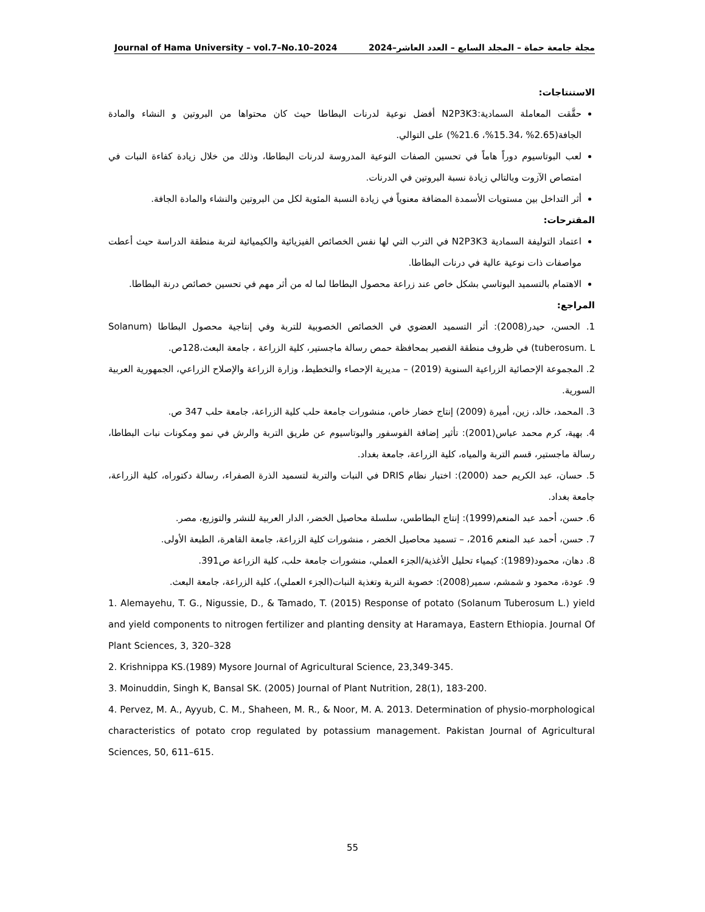Journal of Hama University – vol.7–No.10–2024 مجلة جامعة حماة – المجلد السابع – العدد العاشر–2024
الاستنتاجات:
حقَّقت المعاملة السمادية:N2P3K3 أفضل نوعية لدرنات البطاطا حيث كان محتواها من البروتين و النشاء والمادة الجافة(2.65% ،15.34%، 21.6%) على التوالي.
لعب البوتاسيوم دوراً هاماً في تحسين الصفات النوعية المدروسة لدرنات البطاطا، وذلك من خلال زيادة كفاءة النبات في امتصاص الآزوت وبالتالي زيادة نسبة البروتين في الدرنات.
أثر التداخل بين مستويات الأسمدة المضافة معنوياً في زيادة النسبة المئوية لكل من البروتين والنشاء والمادة الجافة.
المقترحات:
اعتماد التوليفة السمادية N2P3K3 في الترب التي لها نفس الخصائص الفيزيائية والكيميائية لتربة منطقة الدراسة حيث أعطت مواصفات ذات نوعية عالية في درنات البطاطا.
الاهتمام بالتسميد البوتاسي بشكل خاص عند زراعة محصول البطاطا لما له من أثر مهم في تحسين خصائص درنة البطاطا.
المراجع:
1. الحسن، حيدر(2008): أثر التسميد العضوي في الخصائص الخصوبية للتربة وفي إنتاجية محصول البطاطا (Solanum tuberosum. L) في ظروف منطقة القصير بمحافظة حمص رسالة ماجستير، كلية الزراعة ، جامعة البعث،128ص.
2. المجموعة الإحصائية الزراعية السنوية (2019) – مديرية الإحصاء والتخطيط، وزارة الزراعة والإصلاح الزراعي، الجمهورية العربية السورية.
3. المحمد، خالد، زين، أميرة (2009) إنتاج خضار خاص، منشورات جامعة حلب كلية الزراعة، جامعة حلب 347 ص.
4. بهية، كرم محمد عباس(2001): تأثير إضافة الفوسفور والبوتاسيوم عن طريق التربة والرش في نمو ومكونات نبات البطاطا، رسالة ماجستير، قسم التربة والمياه، كلية الزراعة، جامعة بغداد.
5. حسان، عبد الكريم حمد (2000): اختبار نظام DRIS في النبات والتربة لتسميد الذرة الصفراء، رسالة دكتوراه، كلية الزراعة، جامعة بغداد.
6. حسن، أحمد عبد المنعم(1999): إنتاج البطاطس، سلسلة محاصيل الخضر، الدار العربية للنشر والتوزيع، مصر.
7. حسن، أحمد عبد المنعم 2016، – تسميد محاصيل الخضر ، منشورات كلية الزراعة، جامعة القاهرة، الطبعة الأولى.
8. دهان، محمود(1989): كيمياء تحليل الأغذية/الجزء العملي، منشورات جامعة حلب، كلية الزراعة ص391.
9. عودة، محمود و شمشم، سمير(2008): خصوبة التربة وتغذية النبات(الجزء العملي)، كلية الزراعة، جامعة البعث.
1. Alemayehu, T. G., Nigussie, D., & Tamado, T. (2015) Response of potato (Solanum Tuberosum L.) yield and yield components to nitrogen fertilizer and planting density at Haramaya, Eastern Ethiopia. Journal Of Plant Sciences, 3, 320–328
2. Krishnippa KS.(1989) Mysore Journal of Agricultural Science, 23,349-345.
3. Moinuddin, Singh K, Bansal SK. (2005) Journal of Plant Nutrition, 28(1), 183-200.
4. Pervez, M. A., Ayyub, C. M., Shaheen, M. R., & Noor, M. A. 2013. Determination of physio-morphological characteristics of potato crop regulated by potassium management. Pakistan Journal of Agricultural Sciences, 50, 611–615.
55